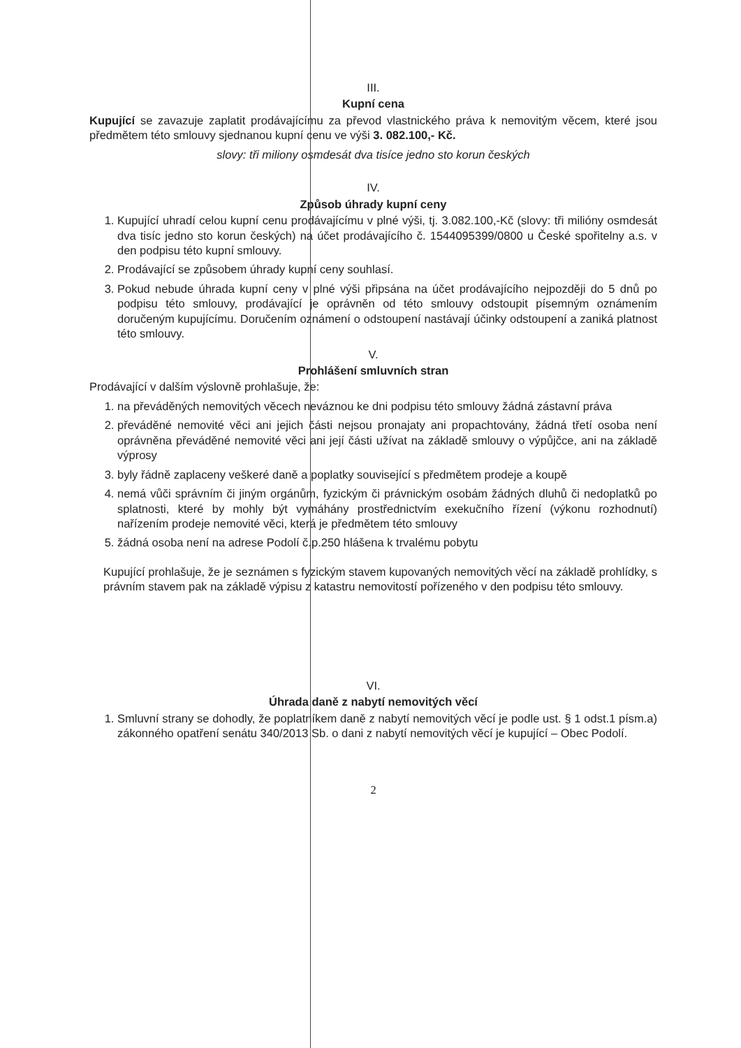III.
Kupní cena
Kupující se zavazuje zaplatit prodávajícímu za převod vlastnického práva k nemovitým věcem, které jsou předmětem této smlouvy sjednanou kupní cenu ve výši 3. 082.100,- Kč.
slovy: tři miliony osmdesát dva tisíce jedno sto korun českých
IV.
Způsob úhrady kupní ceny
1. Kupující uhradí celou kupní cenu prodávajícímu v plné výši, tj. 3.082.100,-Kč (slovy: tři milióny osmdesát dva tisíc jedno sto korun českých) na účet prodávajícího č. 1544095399/0800 u České spořitelny a.s. v den podpisu této kupní smlouvy.
2. Prodávající se způsobem úhrady kupní ceny souhlasí.
3. Pokud nebude úhrada kupní ceny v plné výši připsána na účet prodávajícího nejpozději do 5 dnů po podpisu této smlouvy, prodávající je oprávněn od této smlouvy odstoupit písemným oznámením doručeným kupujícímu. Doručením oznámení o odstoupení nastávají účinky odstoupení a zaniká platnost této smlouvy.
V.
Prohlášení smluvních stran
Prodávající v dalším výslovně prohlašuje, že:
1. na převáděných nemovitých věcech neváznou ke dni podpisu této smlouvy žádná zástavní práva
2. převáděné nemovité věci ani jejich části nejsou pronajaty ani propachtovány, žádná třetí osoba není oprávněna převáděné nemovité věci ani její části užívat na základě smlouvy o výpůjčce, ani na základě výprosy
3. byly řádně zaplaceny veškeré daně a poplatky související s předmětem prodeje a koupě
4. nemá vůči správním či jiným orgánům, fyzickým či právnickým osobám žádných dluhů či nedoplatků po splatnosti, které by mohly být vymáhány prostřednictvím exekučního řízení (výkonu rozhodnutí) nařízením prodeje nemovité věci, která je předmětem této smlouvy
5. žádná osoba není na adrese Podolí č.p.250 hlášena k trvalému pobytu
Kupující prohlašuje, že je seznámen s fyzickým stavem kupovaných nemovitých věcí na základě prohlídky, s právním stavem pak na základě výpisu z katastru nemovitostí pořízeného v den podpisu této smlouvy.
VI.
Úhrada daně z nabytí nemovitých věcí
1. Smluvní strany se dohodly, že poplatníkem daně z nabytí nemovitých věcí je podle ust. § 1 odst.1 písm.a) zákonného opatření senátu 340/2013 Sb. o dani z nabytí nemovitých věcí je kupující – Obec Podolí.
2